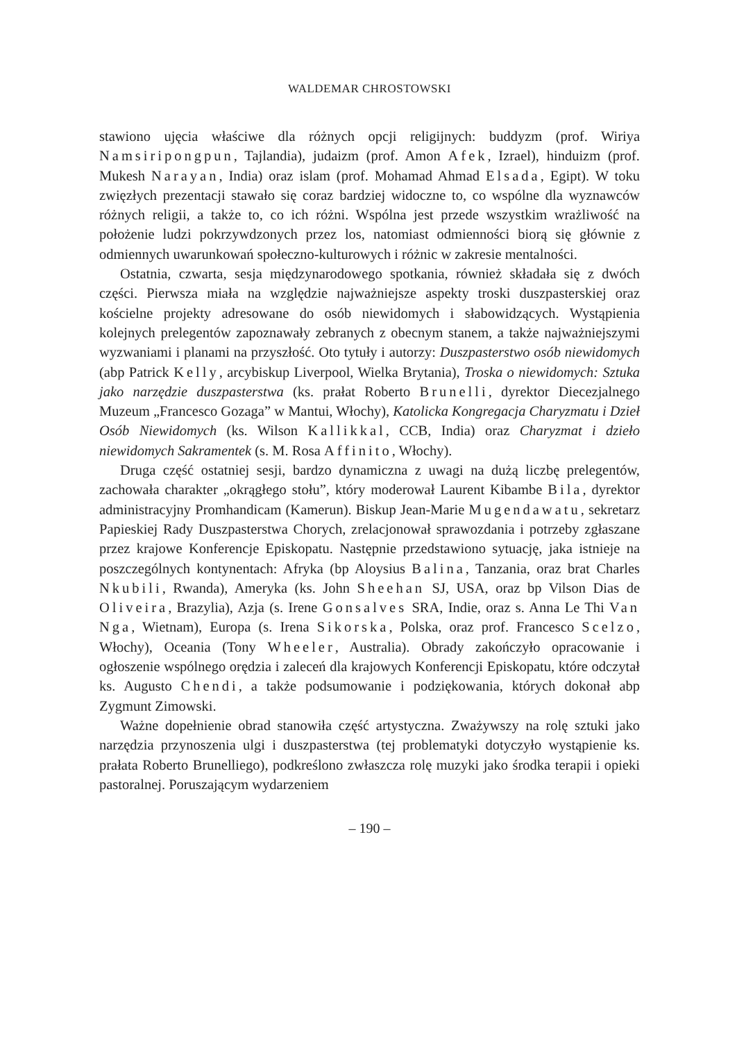WALDEMAR CHROSTOWSKI
stawiono ujęcia właściwe dla różnych opcji religijnych: buddyzm (prof. Wiriya Namsiripongpun, Tajlandia), judaizm (prof. Amon Afek, Izrael), hinduizm (prof. Mukesh Narayan, India) oraz islam (prof. Mohamad Ahmad Elsada, Egipt). W toku zwięzłych prezentacji stawało się coraz bardziej widoczne to, co wspólne dla wyznawców różnych religii, a także to, co ich różni. Wspólna jest przede wszystkim wrażliwość na położenie ludzi pokrzywdzonych przez los, natomiast odmienności biorą się głównie z odmiennych uwarunkowań społeczno-kulturowych i różnic w zakresie mentalności.
Ostatnia, czwarta, sesja międzynarodowego spotkania, również składała się z dwóch części. Pierwsza miała na względzie najważniejsze aspekty troski duszpasterskiej oraz kościelne projekty adresowane do osób niewidomych i słabowidzących. Wystąpienia kolejnych prelegentów zapoznawały zebranych z obecnym stanem, a także najważniejszymi wyzwaniami i planami na przyszłość. Oto tytuły i autorzy: Duszpasterstwo osób niewidomych (abp Patrick Kelly, arcybiskup Liverpool, Wielka Brytania), Troska o niewidomych: Sztuka jako narzędzie duszpasterstwa (ks. prałat Roberto Brunelli, dyrektor Diecezjalnego Muzeum „Francesco Gozaga” w Mantui, Włochy), Katolicka Kongregacja Charyzmatu i Dzieł Osób Niewidomych (ks. Wilson Kallikkal, CCB, India) oraz Charyzmat i dzieło niewidomych Sakramentek (s. M. Rosa Affinito, Włochy).
Druga część ostatniej sesji, bardzo dynamiczna z uwagi na dużą liczbę prelegentów, zachowała charakter „okrągłego stołu”, który moderował Laurent Kibambe Bila, dyrektor administracyjny Promhandicam (Kamerun). Biskup Jean-Marie Mugendawatu, sekretarz Papieskiej Rady Duszpasterstwa Chorych, zrelacjonował sprawozdania i potrzeby zgłaszane przez krajowe Konferencje Episkopatu. Następnie przedstawiono sytuację, jaka istnieje na poszczególnych kontynentach: Afryka (bp Aloysius Balina, Tanzania, oraz brat Charles Nkubili, Rwanda), Ameryka (ks. John Sheehan SJ, USA, oraz bp Vilson Dias de Oliveira, Brazylia), Azja (s. Irene Gonsalves SRA, Indie, oraz s. Anna Le Thi Van Nga, Wietnam), Europa (s. Irena Sikorska, Polska, oraz prof. Francesco Scelzo, Włochy), Oceania (Tony Wheeler, Australia). Obrady zakończyło opracowanie i ogłoszenie wspólnego orędzia i zaleceń dla krajowych Konferencji Episkopatu, które odczytał ks. Augusto Chendi, a także podsumowanie i podziękowania, których dokonał abp Zygmunt Zimowski.
Ważne dopełnienie obrad stanowiła część artystyczna. Zważywszy na rolę sztuki jako narzędzia przynoszenia ulgi i duszpasterstwa (tej problematyki dotyczyło wystąpienie ks. prałata Roberto Brunelliego), podkreślono zwłaszcza rolę muzyki jako środka terapii i opieki pastoralnej. Poruszającym wydarzeniem
– 190 –